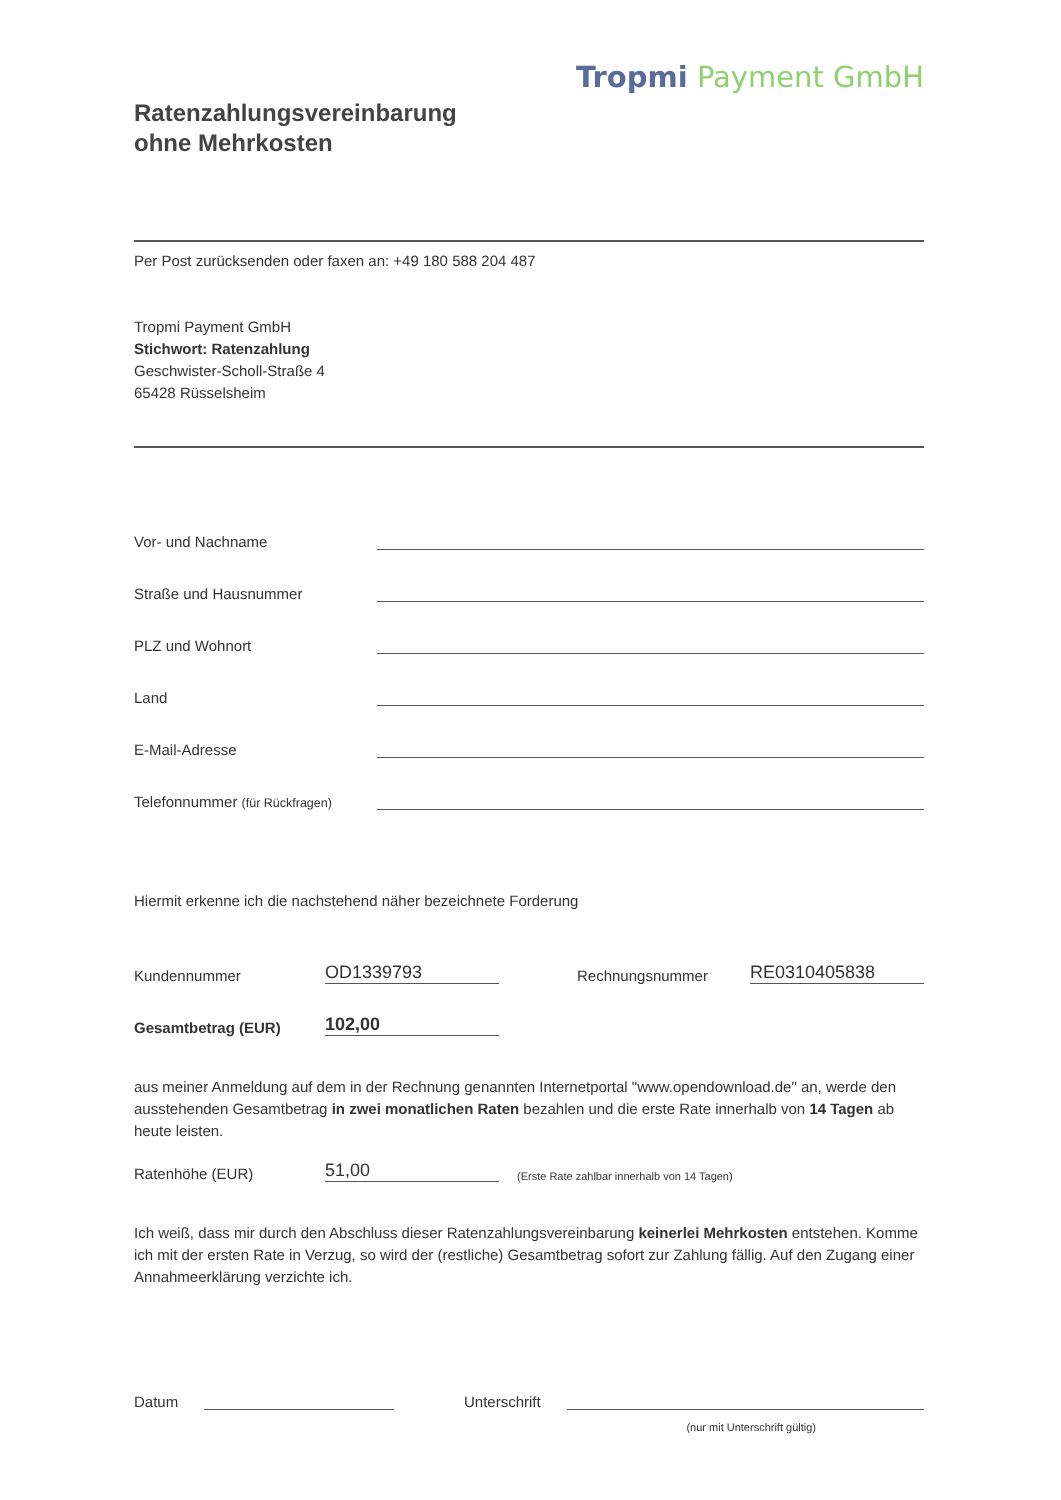Tropmi Payment GmbH
Ratenzahlungsvereinbarung
ohne Mehrkosten
Per Post zurücksenden oder faxen an: +49 180 588 204 487
Tropmi Payment GmbH
Stichwort: Ratenzahlung
Geschwister-Scholl-Straße 4
65428 Rüsselsheim
Vor- und Nachname
Straße und Hausnummer
PLZ und Wohnort
Land
E-Mail-Adresse
Telefonnummer (für Rückfragen)
Hiermit erkenne ich die nachstehend näher bezeichnete Forderung
Kundennummer
OD1339793
Rechnungsnummer
RE0310405838
Gesamtbetrag (EUR)
102,00
aus meiner Anmeldung auf dem in der Rechnung genannten Internetportal "www.opendownload.de" an, werde den ausstehenden Gesamtbetrag in zwei monatlichen Raten bezahlen und die erste Rate innerhalb von 14 Tagen ab heute leisten.
Ratenhöhe (EUR)
51,00
(Erste Rate zahlbar innerhalb von 14 Tagen)
Ich weiß, dass mir durch den Abschluss dieser Ratenzahlungsvereinbarung keinerlei Mehrkosten entstehen. Komme ich mit der ersten Rate in Verzug, so wird der (restliche) Gesamtbetrag sofort zur Zahlung fällig. Auf den Zugang einer Annahmeerklärung verzichte ich.
Datum
Unterschrift
(nur mit Unterschrift gültig)